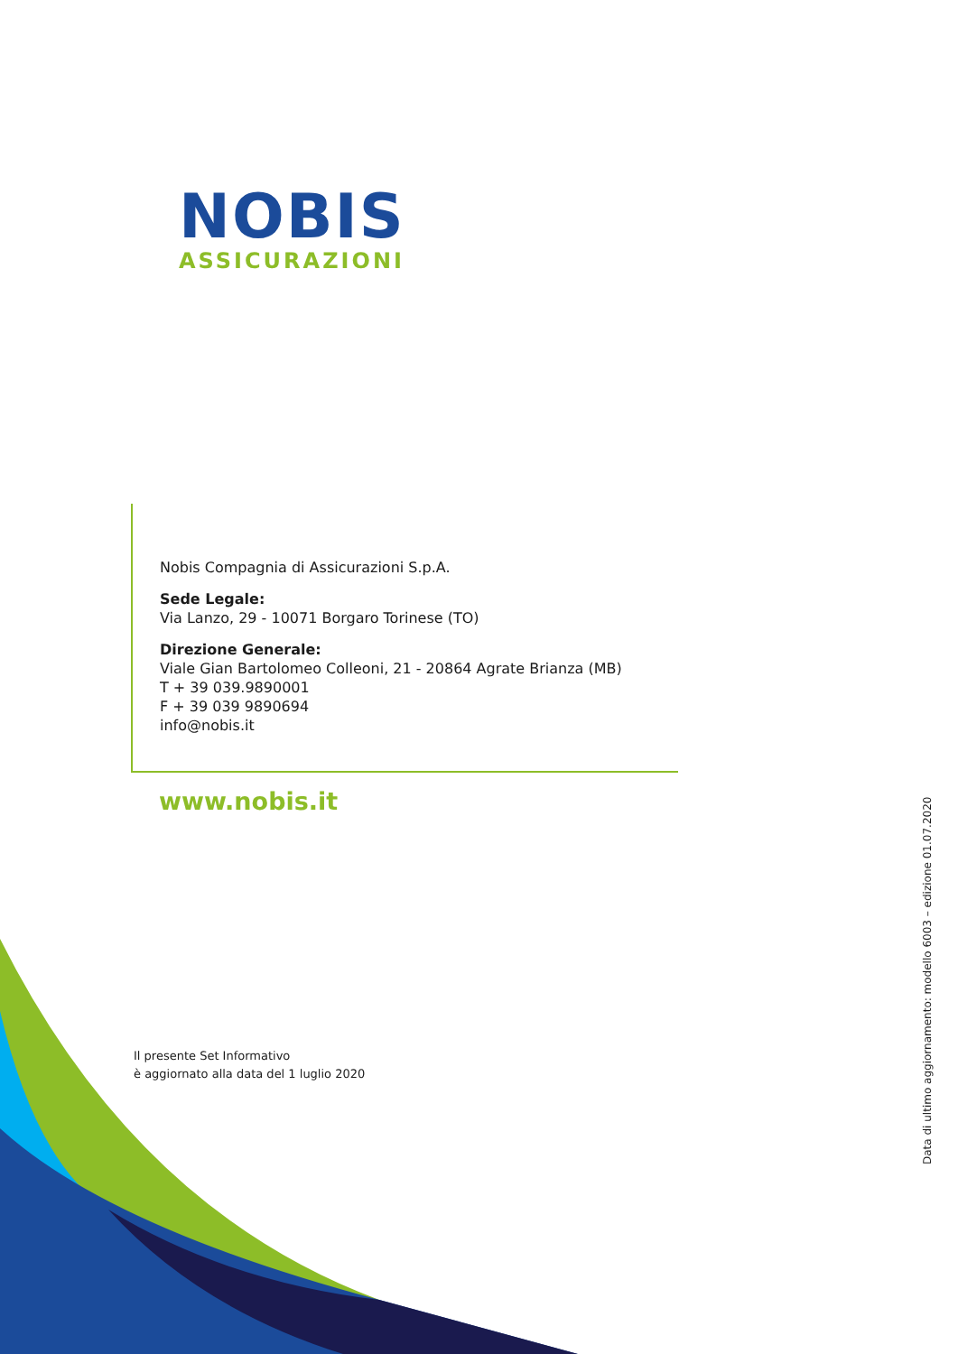NOBIS
ASSICURAZIONI
Nobis Compagnia di Assicurazioni S.p.A.
Sede Legale:
Via Lanzo, 29 - 10071 Borgaro Torinese (TO)
Direzione Generale:
Viale Gian Bartolomeo Colleoni, 21 - 20864 Agrate Brianza (MB)
T + 39 039.9890001
F + 39 039 9890694
info@nobis.it
www.nobis.it
Il presente Set Informativo
è aggiornato alla data del 1 luglio 2020
Data di ultimo aggiornamento: modello 6003 – edizione 01.07.2020